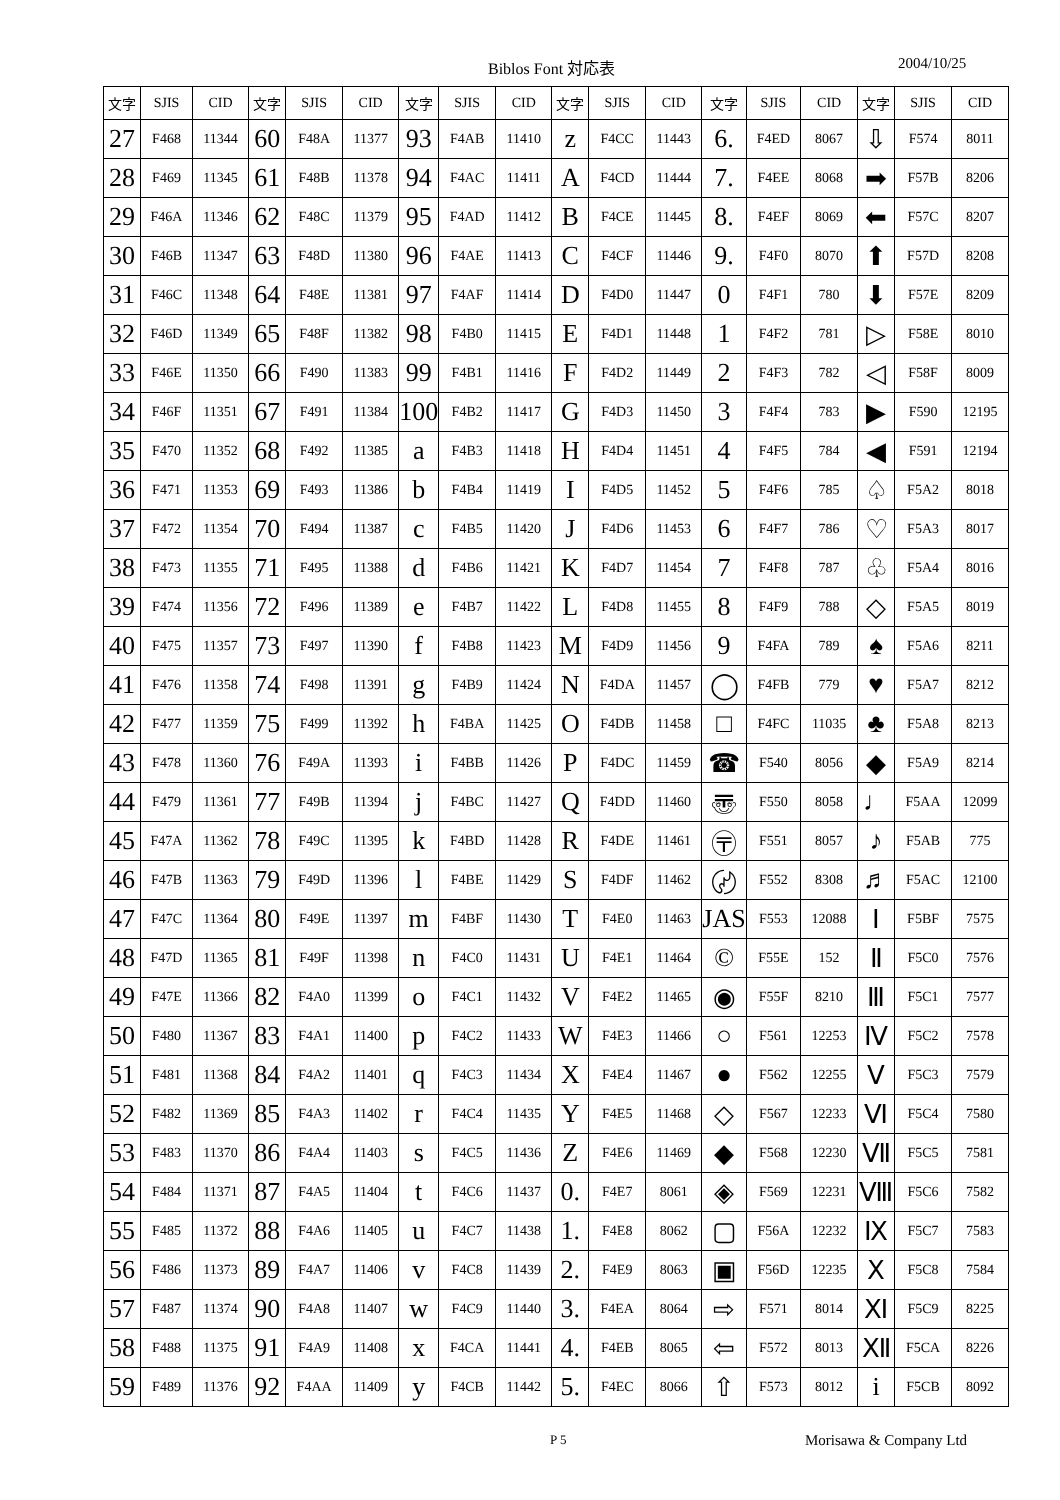Biblos Font 対応表 2004/10/25
| 文字 | SJIS | CID | 文字 | SJIS | CID | 文字 | SJIS | CID | 文字 | SJIS | CID | 文字 | SJIS | CID | 文字 | SJIS | CID |
| --- | --- | --- | --- | --- | --- | --- | --- | --- | --- | --- | --- | --- | --- | --- | --- | --- | --- |
| 27 | F468 | 11344 | 60 | F48A | 11377 | 93 | F4AB | 11410 | z | F4CC | 11443 | 6. | F4ED | 8067 | ⇩ | F574 | 8011 |
| 28 | F469 | 11345 | 61 | F48B | 11378 | 94 | F4AC | 11411 | A | F4CD | 11444 | 7. | F4EE | 8068 | ➡ | F57B | 8206 |
| 29 | F46A | 11346 | 62 | F48C | 11379 | 95 | F4AD | 11412 | B | F4CE | 11445 | 8. | F4EF | 8069 | ⬅ | F57C | 8207 |
| 30 | F46B | 11347 | 63 | F48D | 11380 | 96 | F4AE | 11413 | C | F4CF | 11446 | 9. | F4F0 | 8070 | ⬆ | F57D | 8208 |
| 31 | F46C | 11348 | 64 | F48E | 11381 | 97 | F4AF | 11414 | D | F4D0 | 11447 | 0 | F4F1 | 780 | ⬇ | F57E | 8209 |
| 32 | F46D | 11349 | 65 | F48F | 11382 | 98 | F4B0 | 11415 | E | F4D1 | 11448 | 1 | F4F2 | 781 | ▷ | F58E | 8010 |
| 33 | F46E | 11350 | 66 | F490 | 11383 | 99 | F4B1 | 11416 | F | F4D2 | 11449 | 2 | F4F3 | 782 | ◁ | F58F | 8009 |
| 34 | F46F | 11351 | 67 | F491 | 11384 | 100 | F4B2 | 11417 | G | F4D3 | 11450 | 3 | F4F4 | 783 | ▶ | F590 | 12195 |
| 35 | F470 | 11352 | 68 | F492 | 11385 | a | F4B3 | 11418 | H | F4D4 | 11451 | 4 | F4F5 | 784 | ◀ | F591 | 12194 |
| 36 | F471 | 11353 | 69 | F493 | 11386 | b | F4B4 | 11419 | I | F4D5 | 11452 | 5 | F4F6 | 785 | ♤ | F5A2 | 8018 |
| 37 | F472 | 11354 | 70 | F494 | 11387 | c | F4B5 | 11420 | J | F4D6 | 11453 | 6 | F4F7 | 786 | ♡ | F5A3 | 8017 |
| 38 | F473 | 11355 | 71 | F495 | 11388 | d | F4B6 | 11421 | K | F4D7 | 11454 | 7 | F4F8 | 787 | ♧ | F5A4 | 8016 |
| 39 | F474 | 11356 | 72 | F496 | 11389 | e | F4B7 | 11422 | L | F4D8 | 11455 | 8 | F4F9 | 788 | ◇ | F5A5 | 8019 |
| 40 | F475 | 11357 | 73 | F497 | 11390 | f | F4B8 | 11423 | M | F4D9 | 11456 | 9 | F4FA | 789 | ♠ | F5A6 | 8211 |
| 41 | F476 | 11358 | 74 | F498 | 11391 | g | F4B9 | 11424 | N | F4DA | 11457 | ◯ | F4FB | 779 | ♥ | F5A7 | 8212 |
| 42 | F477 | 11359 | 75 | F499 | 11392 | h | F4BA | 11425 | O | F4DB | 11458 | □ | F4FC | 11035 | ♣ | F5A8 | 8213 |
| 43 | F478 | 11360 | 76 | F49A | 11393 | i | F4BB | 11426 | P | F4DC | 11459 | ☎ | F540 | 8056 | ◆ | F5A9 | 8214 |
| 44 | F479 | 11361 | 77 | F49B | 11394 | j | F4BC | 11427 | Q | F4DD | 11460 | 〠 | F550 | 8058 | ♩ | F5AA | 12099 |
| 45 | F47A | 11362 | 78 | F49C | 11395 | k | F4BD | 11428 | R | F4DE | 11461 | 〶 | F551 | 8057 | ♪ | F5AB | 775 |
| 46 | F47B | 11363 | 79 | F49D | 11396 | l | F4BE | 11429 | S | F4DF | 11462 | 〄 | F552 | 8308 | ♬ | F5AC | 12100 |
| 47 | F47C | 11364 | 80 | F49E | 11397 | m | F4BF | 11430 | T | F4E0 | 11463 | JAS | F553 | 12088 | Ⅰ | F5BF | 7575 |
| 48 | F47D | 11365 | 81 | F49F | 11398 | n | F4C0 | 11431 | U | F4E1 | 11464 | © | F55E | 152 | Ⅱ | F5C0 | 7576 |
| 49 | F47E | 11366 | 82 | F4A0 | 11399 | o | F4C1 | 11432 | V | F4E2 | 11465 | ◉ | F55F | 8210 | Ⅲ | F5C1 | 7577 |
| 50 | F480 | 11367 | 83 | F4A1 | 11400 | p | F4C2 | 11433 | W | F4E3 | 11466 | ○ | F561 | 12253 | Ⅳ | F5C2 | 7578 |
| 51 | F481 | 11368 | 84 | F4A2 | 11401 | q | F4C3 | 11434 | X | F4E4 | 11467 | ● | F562 | 12255 | Ⅴ | F5C3 | 7579 |
| 52 | F482 | 11369 | 85 | F4A3 | 11402 | r | F4C4 | 11435 | Y | F4E5 | 11468 | ◇ | F567 | 12233 | Ⅵ | F5C4 | 7580 |
| 53 | F483 | 11370 | 86 | F4A4 | 11403 | s | F4C5 | 11436 | Z | F4E6 | 11469 | ◆ | F568 | 12230 | Ⅶ | F5C5 | 7581 |
| 54 | F484 | 11371 | 87 | F4A5 | 11404 | t | F4C6 | 11437 | 0. | F4E7 | 8061 | ◈ | F569 | 12231 | Ⅷ | F5C6 | 7582 |
| 55 | F485 | 11372 | 88 | F4A6 | 11405 | u | F4C7 | 11438 | 1. | F4E8 | 8062 | ▢ | F56A | 12232 | Ⅸ | F5C7 | 7583 |
| 56 | F486 | 11373 | 89 | F4A7 | 11406 | v | F4C8 | 11439 | 2. | F4E9 | 8063 | ▣ | F56D | 12235 | Ⅹ | F5C8 | 7584 |
| 57 | F487 | 11374 | 90 | F4A8 | 11407 | w | F4C9 | 11440 | 3. | F4EA | 8064 | ⇨ | F571 | 8014 | Ⅺ | F5C9 | 8225 |
| 58 | F488 | 11375 | 91 | F4A9 | 11408 | x | F4CA | 11441 | 4. | F4EB | 8065 | ⇦ | F572 | 8013 | Ⅻ | F5CA | 8226 |
| 59 | F489 | 11376 | 92 | F4AA | 11409 | y | F4CB | 11442 | 5. | F4EC | 8066 | ⇧ | F573 | 8012 | i | F5CB | 8092 |
P 5 Morisawa & Company Ltd